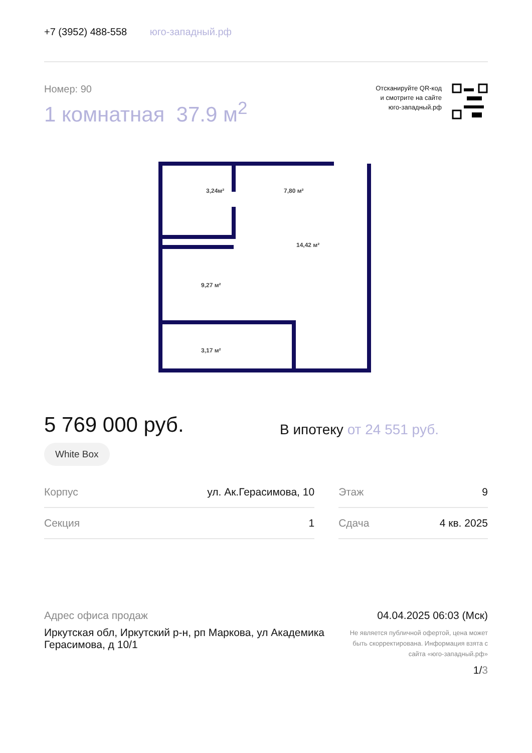+7 (3952) 488-558 юго-западный.рф
Номер: 90
1 комнатная 37.9 м<sup>2</sup>
Отсканируйте QR-код
и смотрите на сайте
юго-западный.рф
3,24м²
7,80 м²
14,42 м²
9,27 м²
3,17 м²
5 769 000 руб.
В ипотеку от 24 551 руб.
White Box
| Корпус | ул. Ак.Герасимова, 10 | | Этаж | 9 |
| Секция | 1 | | Сдача | 4 кв. 2025 |
Адрес офиса продаж
Иркутская обл, Иркутский р-н, рп Маркова, ул Академика Герасимова, д 10/1
04.04.2025 06:03 (Мск)
Не является публичной офертой, цена может быть скорректирована. Информация взята с сайта «юго-западный.рф»
1/3